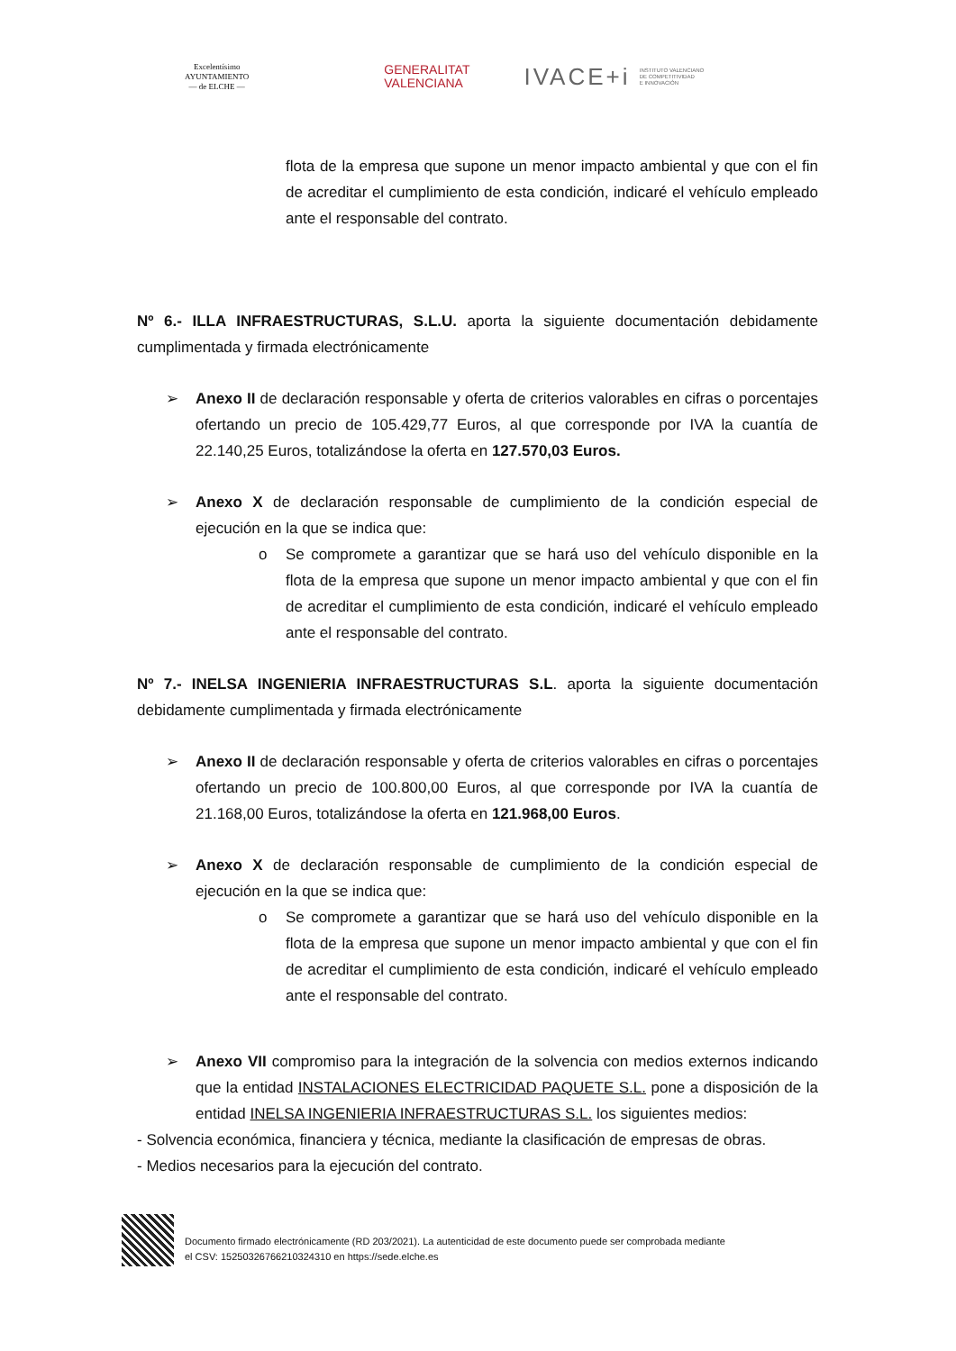Excelentísimo
AYUNTAMIENTO
— de ELCHE —
GENERALITAT
VALENCIANA
IVACE+i INSTITUTO VALENCIANO
DE COMPETITIVIDAD
E INNOVACIÓN
flota de la empresa que supone un menor impacto ambiental y que con el fin de acreditar el cumplimiento de esta condición, indicaré el vehículo empleado ante el responsable del contrato.
Nº 6.- ILLA INFRAESTRUCTURAS, S.L.U. aporta la siguiente documentación debidamente cumplimentada y firmada electrónicamente
➢ Anexo II de declaración responsable y oferta de criterios valorables en cifras o porcentajes ofertando un precio de 105.429,77 Euros, al que corresponde por IVA la cuantía de 22.140,25 Euros, totalizándose la oferta en 127.570,03 Euros.
➢ Anexo X de declaración responsable de cumplimiento de la condición especial de ejecución en la que se indica que:
o Se compromete a garantizar que se hará uso del vehículo disponible en la flota de la empresa que supone un menor impacto ambiental y que con el fin de acreditar el cumplimiento de esta condición, indicaré el vehículo empleado ante el responsable del contrato.
Nº 7.- INELSA INGENIERIA INFRAESTRUCTURAS S.L. aporta la siguiente documentación debidamente cumplimentada y firmada electrónicamente
➢ Anexo II de declaración responsable y oferta de criterios valorables en cifras o porcentajes ofertando un precio de 100.800,00 Euros, al que corresponde por IVA la cuantía de 21.168,00 Euros, totalizándose la oferta en 121.968,00 Euros.
➢ Anexo X de declaración responsable de cumplimiento de la condición especial de ejecución en la que se indica que:
o Se compromete a garantizar que se hará uso del vehículo disponible en la flota de la empresa que supone un menor impacto ambiental y que con el fin de acreditar el cumplimiento de esta condición, indicaré el vehículo empleado ante el responsable del contrato.
➢ Anexo VII compromiso para la integración de la solvencia con medios externos indicando que la entidad INSTALACIONES ELECTRICIDAD PAQUETE S.L. pone a disposición de la entidad INELSA INGENIERIA INFRAESTRUCTURAS S.L. los siguientes medios:
- Solvencia económica, financiera y técnica, mediante la clasificación de empresas de obras.
- Medios necesarios para la ejecución del contrato.
Documento firmado electrónicamente (RD 203/2021). La autenticidad de este documento puede ser comprobada mediante
el CSV: 15250326766210324310 en https://sede.elche.es